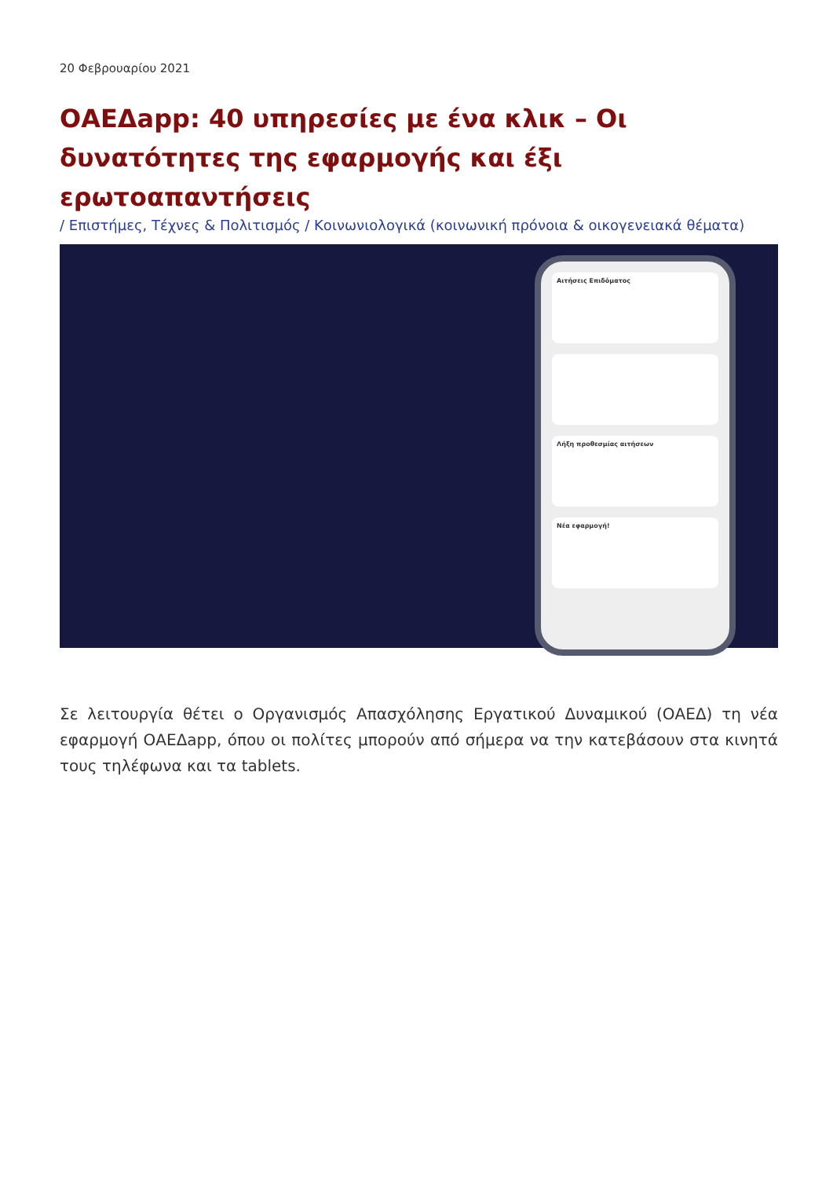20 Φεβρουαρίου 2021
ΟΑΕΔapp: 40 υπηρεσίες με ένα κλικ – Οι δυνατότητες της εφαρμογής και έξι ερωτοαπαντήσεις
/ Επιστήμες, Τέχνες & Πολιτισμός / Κοινωνιολογικά (κοινωνική πρόνοια & οικογενειακά θέματα)
Αιτήσεις Επιδόματος
Λήξη προθεσμίας αιτήσεων
Νέα εφαρμογή!
Σε λειτουργία θέτει ο Οργανισμός Απασχόλησης Εργατικού Δυναμικού (ΟΑΕΔ) τη νέα εφαρμογή ΟΑΕΔapp, όπου οι πολίτες μπορούν από σήμερα να την κατεβάσουν στα κινητά τους τηλέφωνα και τα tablets.